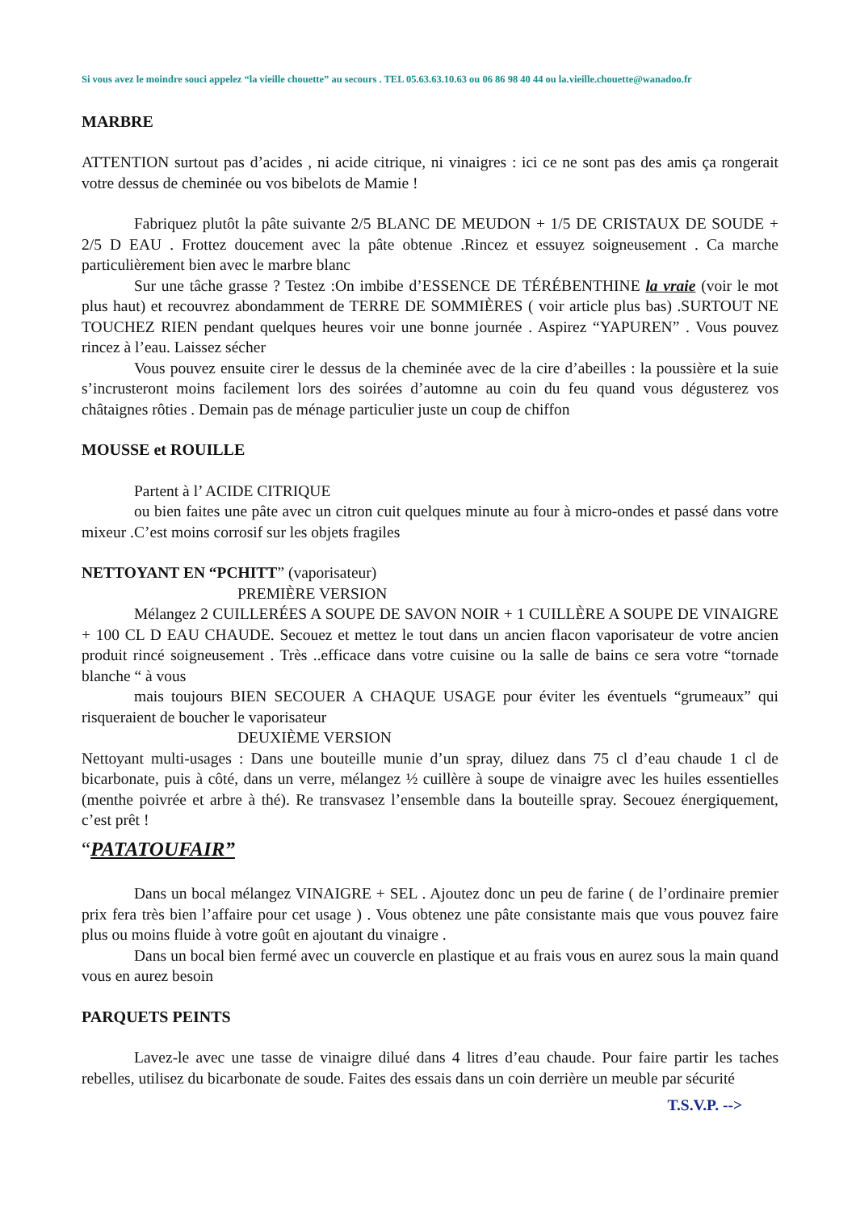Si vous avez le moindre souci appelez “la vieille chouette” au secours . TEL 05.63.63.10.63 ou 06 86 98 40 44 ou la.vieille.chouette@wanadoo.fr
MARBRE
ATTENTION surtout pas d’acides , ni acide citrique, ni vinaigres : ici ce ne sont pas des amis ça rongerait votre dessus de cheminée ou vos bibelots de Mamie !
Fabriquez plutôt la pâte suivante 2/5 BLANC DE MEUDON + 1/5 DE CRISTAUX DE SOUDE + 2/5 D EAU . Frottez doucement avec la pâte obtenue .Rincez et essuyez soigneusement . Ca marche particulièrement bien avec le marbre blanc
Sur une tâche grasse ? Testez :On imbibe d’ESSENCE DE TÉRÉBENTHINE la vraie (voir le mot plus haut) et recouvrez abondamment de TERRE DE SOMMIÈRES ( voir article plus bas) .SURTOUT NE TOUCHEZ RIEN pendant quelques heures voir une bonne journée . Aspirez “YAPUREN” . Vous pouvez rincez à l’eau. Laissez sécher
Vous pouvez ensuite cirer le dessus de la cheminée avec de la cire d’abeilles : la poussière et la suie s’incrusteront moins facilement lors des soirées d’automne au coin du feu quand vous dégusterez vos châtaignes rôties . Demain pas de ménage particulier juste un coup de chiffon
MOUSSE et ROUILLE
Partent à l’ ACIDE CITRIQUE
ou bien faites une pâte avec un citron cuit quelques minute au four à micro-ondes et passé dans votre mixeur .C’est moins corrosif sur les objets fragiles
NETTOYANT EN “PCHITT” (vaporisateur)
PREMIÈRE VERSION
Mélangez 2 CUILLERÉES A SOUPE DE SAVON NOIR + 1 CUILLÈRE A SOUPE DE VINAIGRE + 100 CL D EAU CHAUDE. Secouez et mettez le tout dans un ancien flacon vaporisateur de votre ancien produit rincé soigneusement . Très ..efficace dans votre cuisine ou la salle de bains ce sera votre “tornade blanche “ à vous
mais toujours BIEN SECOUER A CHAQUE USAGE pour éviter les éventuels “grumeaux” qui risqueraient de boucher le vaporisateur
DEUXIÈME VERSION
Nettoyant multi-usages : Dans une bouteille munie d’un spray, diluez dans 75 cl d’eau chaude 1 cl de bicarbonate, puis à côté, dans un verre, mélangez ½ cuillère à soupe de vinaigre avec les huiles essentielles (menthe poivrée et arbre à thé). Re transvasez l’ensemble dans la bouteille spray. Secouez énergiquement, c’est prêt !
“PATATOUFAIR”
Dans un bocal mélangez VINAIGRE + SEL . Ajoutez donc un peu de farine ( de l’ordinaire premier prix fera très bien l’affaire pour cet usage ) . Vous obtenez une pâte consistante mais que vous pouvez faire plus ou moins fluide à votre goût en ajoutant du vinaigre .
Dans un bocal bien fermé avec un couvercle en plastique et au frais vous en aurez sous la main quand vous en aurez besoin
PARQUETS PEINTS
Lavez-le avec une tasse de vinaigre dilué dans 4 litres d’eau chaude. Pour faire partir les taches rebelles, utilisez du bicarbonate de soude. Faites des essais dans un coin derrière un meuble par sécurité
T.S.V.P. -->